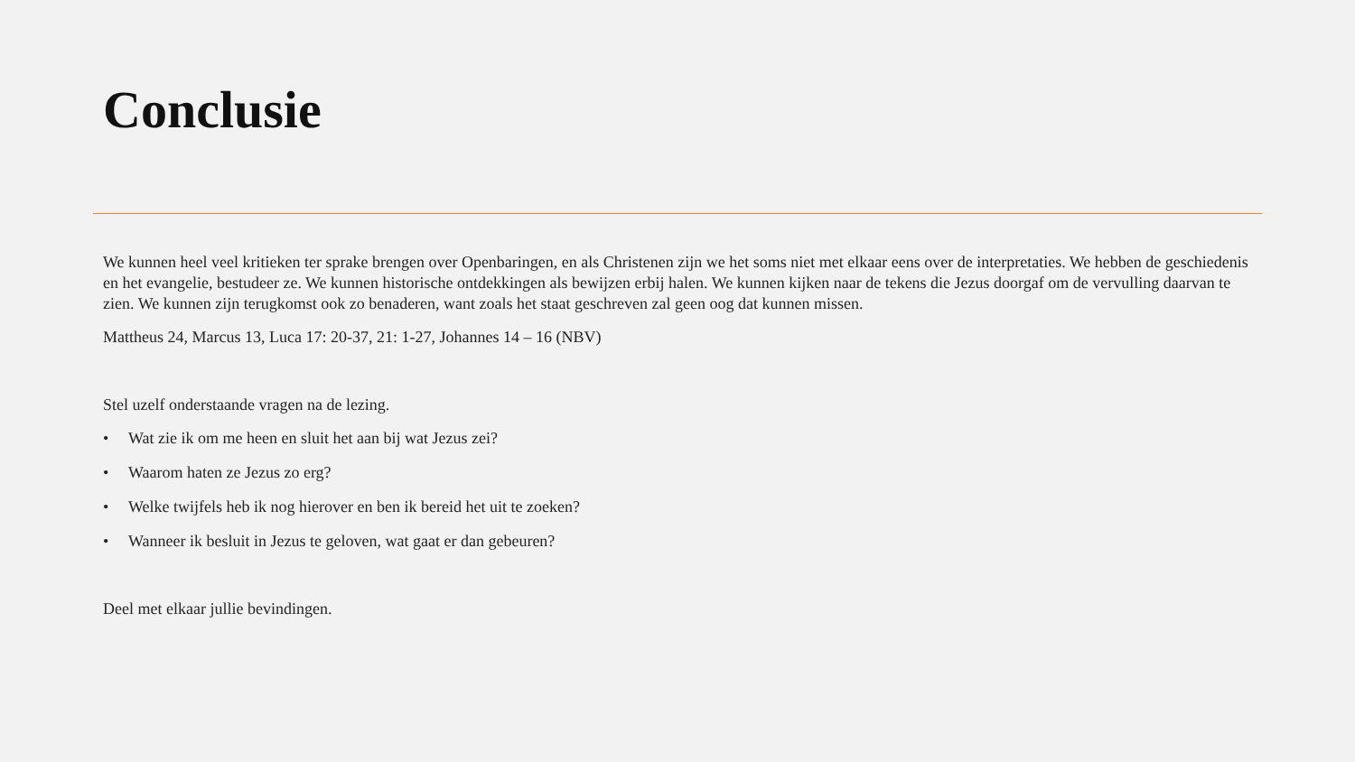Conclusie
We kunnen heel veel kritieken ter sprake brengen over Openbaringen, en als Christenen zijn we het soms niet met elkaar eens over de interpretaties. We hebben de geschiedenis en het evangelie, bestudeer ze. We kunnen historische ontdekkingen als bewijzen erbij halen. We kunnen kijken naar de tekens die Jezus doorgaf om de vervulling daarvan te zien. We kunnen zijn terugkomst ook zo benaderen, want zoals het staat geschreven zal geen oog dat kunnen missen.
Mattheus 24, Marcus 13, Luca 17: 20-37, 21: 1-27, Johannes 14 – 16 (NBV)
Stel uzelf onderstaande vragen na de lezing.
• Wat zie ik om me heen en sluit het aan bij wat Jezus zei?
• Waarom haten ze Jezus zo erg?
• Welke twijfels heb ik nog hierover en ben ik bereid het uit te zoeken?
• Wanneer ik besluit in Jezus te geloven, wat gaat er dan gebeuren?
Deel met elkaar jullie bevindingen.